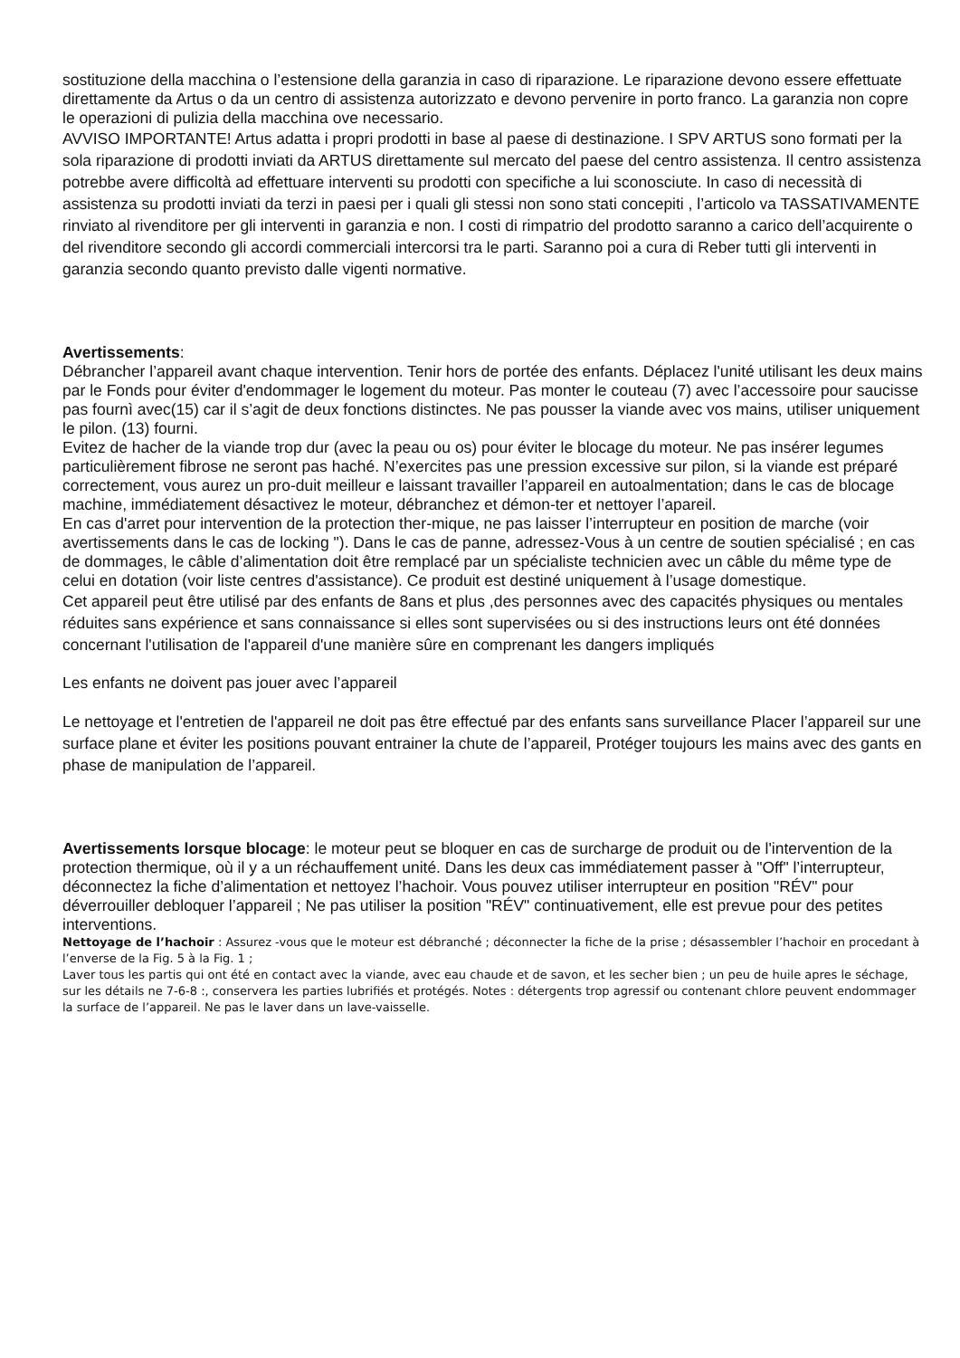sostituzione della macchina o l’estensione della garanzia in caso di riparazione. Le riparazione devono essere effettuate direttamente da Artus o da un centro di assistenza autorizzato e devono pervenire in porto franco. La garanzia non copre le operazioni di pulizia della macchina ove necessario.
AVVISO IMPORTANTE! Artus adatta i propri prodotti in base al paese di destinazione. I SPV ARTUS sono formati per la sola riparazione di prodotti inviati da ARTUS direttamente sul mercato del paese del centro assistenza. Il centro assistenza potrebbe avere difficoltà ad effettuare interventi su prodotti con specifiche a lui sconosciute. In caso di necessità di assistenza su prodotti inviati da terzi in paesi per i quali gli stessi non sono stati concepiti , l’articolo va TASSATIVAMENTE rinviato al rivenditore per gli interventi in garanzia e non. I costi di rimpatrio del prodotto saranno a carico dell’acquirente o del rivenditore secondo gli accordi commerciali intercorsi tra le parti. Saranno poi a cura di Reber tutti gli interventi in garanzia secondo quanto previsto dalle vigenti normative.
Avertissements:
Débrancher l’appareil avant chaque intervention. Tenir hors de portée des enfants. Déplacez l'unité utilisant les deux mains par le Fonds pour éviter d'endommager le logement du moteur. Pas monter le couteau (7) avec l’accessoire pour saucisse pas fournì avec(15) car il s’agit de deux fonctions distinctes. Ne pas pousser la viande avec vos mains, utiliser uniquement le pilon. (13) fourni.
Evitez de hacher de la viande trop dur (avec la peau ou os) pour éviter le blocage du moteur. Ne pas insérer legumes particulièrement fibrose ne seront pas haché. N’exercites pas une pression excessive sur pilon, si la viande est préparé correctement, vous aurez un pro-duit meilleur e laissant travailler l’appareil en autoalmentation; dans le cas de blocage machine, immédiatement désactivez le moteur, débranchez et démon-ter et nettoyer l’apareil.
En cas d'arret pour intervention de la protection ther-mique, ne pas laisser l’interrupteur en position de marche (voir avertissements dans le cas de locking "). Dans le cas de panne, adressez-Vous à un centre de soutien spécialisé ; en cas de dommages, le câble d’alimentation doit être remplacé par un spécialiste technicien avec un câble du même type de celui en dotation (voir liste centres d'assistance). Ce produit est destiné uniquement à l’usage domestique.
Cet appareil peut être utilisé par des enfants de 8ans et plus ,des personnes avec des capacités physiques ou mentales réduites sans expérience et sans connaissance si elles sont supervisées ou si des instructions leurs ont été données concernant l'utilisation de l'appareil d'une manière sûre en comprenant les dangers impliqués
Les enfants ne doivent pas jouer avec l’appareil
Le nettoyage et l'entretien de l'appareil ne doit pas être effectué par des enfants sans surveillance Placer l’appareil sur une surface plane et éviter les positions pouvant entrainer la chute de l’appareil, Protéger toujours les mains avec des gants en phase de manipulation de l’appareil.
Avertissements lorsque blocage: le moteur peut se bloquer en cas de surcharge de produit ou de l'intervention de la protection thermique, où il y a un réchauffement unité. Dans les deux cas immédiatement passer à "Off" l’interrupteur, déconnectez la fiche d’alimentation et nettoyez l’hachoir. Vous pouvez utiliser interrupteur en position "RÉV" pour déverrouiller debloquer l’appareil ; Ne pas utiliser la position "RÉV" continuativement, elle est prevue pour des petites interventions.
Nettoyage de l’hachoir : Assurez -vous que le moteur est débranché ; déconnecter la fiche de la prise ; désassembler l’hachoir en procedant à l’enverse de la Fig. 5 à la Fig. 1 ;
Laver tous les partis qui ont été en contact avec la viande, avec eau chaude et de savon, et les secher bien ; un peu de huile apres le séchage, sur les détails ne 7-6-8 :, conservera les parties lubrifiés et protégés. Notes : détergents trop agressif ou contenant chlore peuvent endommager la surface de l’appareil. Ne pas le laver dans un lave-vaisselle.